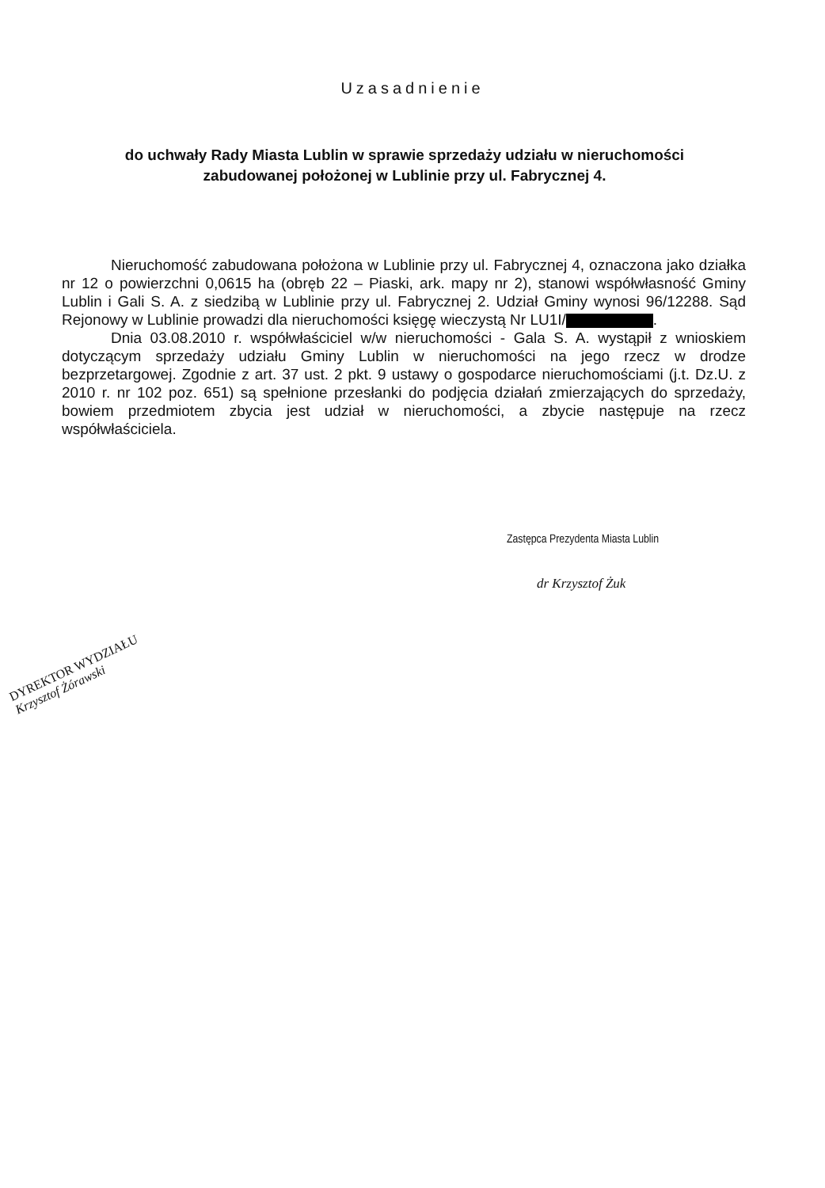Uzasadnienie
do uchwały Rady Miasta Lublin w sprawie sprzedaży udziału w nieruchomości zabudowanej położonej w Lublinie przy ul. Fabrycznej 4.
Nieruchomość zabudowana położona w Lublinie przy ul. Fabrycznej 4, oznaczona jako działka nr 12 o powierzchni 0,0615 ha (obręb 22 – Piaski, ark. mapy nr 2), stanowi współwłasność Gminy Lublin i Gali S. A. z siedzibą w Lublinie przy ul. Fabrycznej 2. Udział Gminy wynosi 96/12288. Sąd Rejonowy w Lublinie prowadzi dla nieruchomości księgę wieczystą Nr LU1I/ .
Dnia 03.08.2010 r. współwłaściciel w/w nieruchomości - Gala S. A. wystąpił z wnioskiem dotyczącym sprzedaży udziału Gminy Lublin w nieruchomości na jego rzecz w drodze bezprzetargowej. Zgodnie z art. 37 ust. 2 pkt. 9 ustawy o gospodarce nieruchomościami (j.t. Dz.U. z 2010 r. nr 102 poz. 651) są spełnione przesłanki do podjęcia działań zmierzających do sprzedaży, bowiem przedmiotem zbycia jest udział w nieruchomości, a zbycie następuje na rzecz współwłaściciela.
Zastępca Prezydenta Miasta Lublin
dr Krzysztof Żuk
DYREKTOR WYDZIAŁU
Krzysztof Żórawski